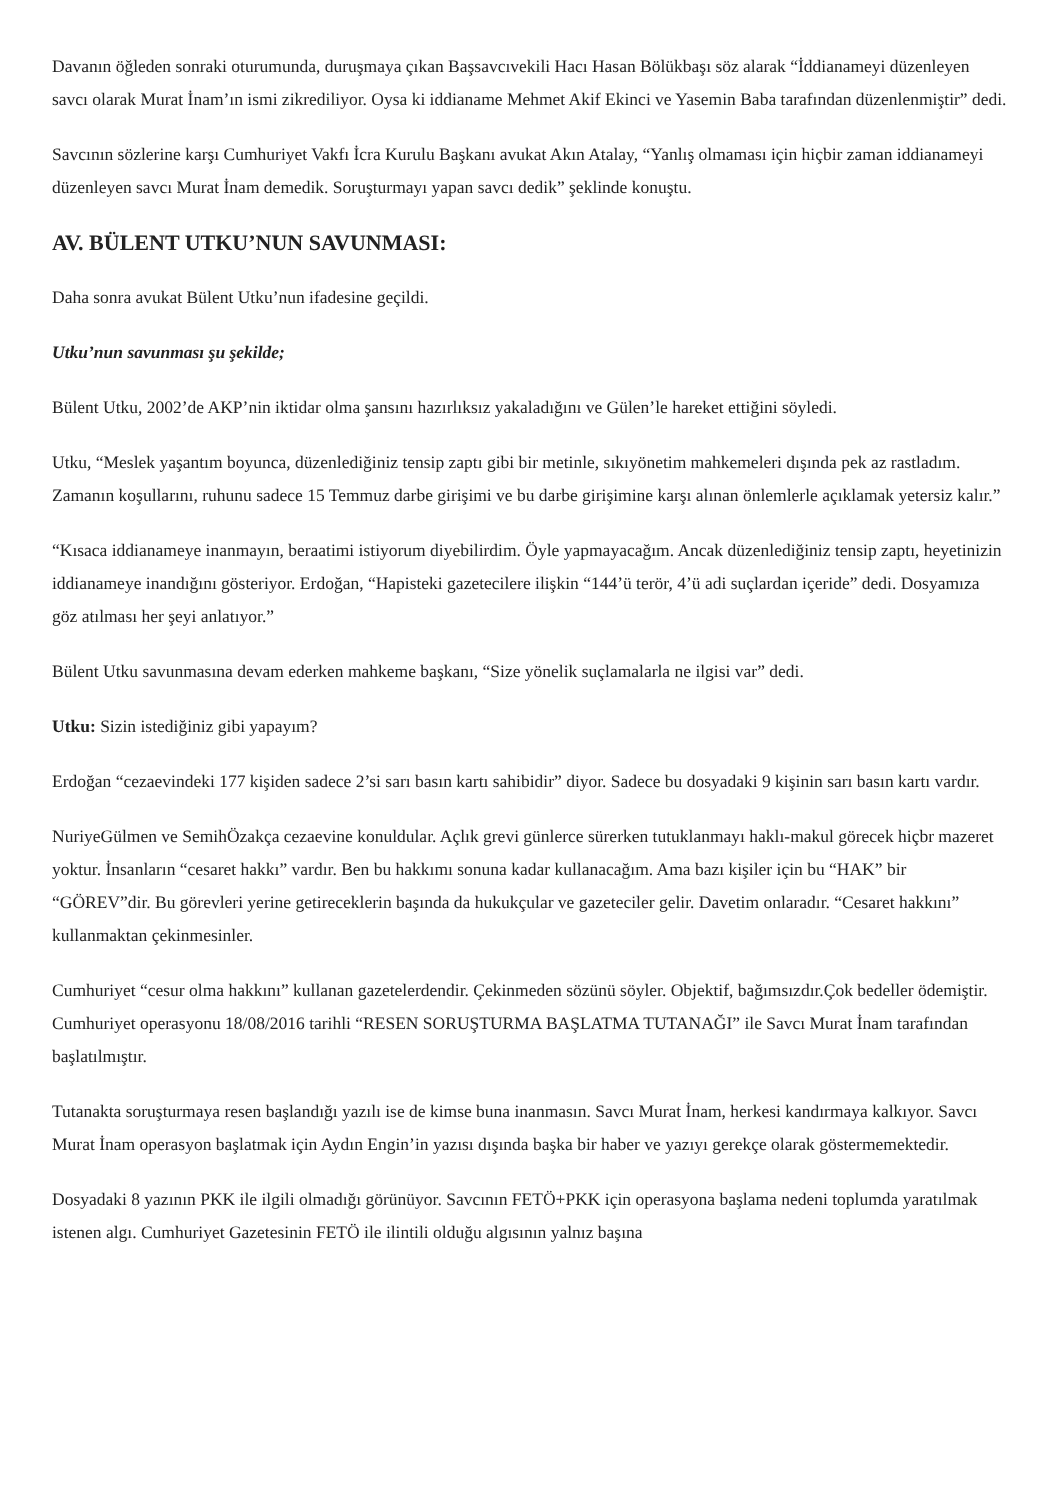Davanın öğleden sonraki oturumunda, duruşmaya çıkan Başsavcıvekili Hacı Hasan Bölükbaşı söz alarak “İddianameyi düzenleyen savcı olarak Murat İnam’ın ismi zikrediliyor. Oysa ki iddianame Mehmet Akif Ekinci ve Yasemin Baba tarafından düzenlenmiştir” dedi.
Savcının sözlerine karşı Cumhuriyet Vakfı İcra Kurulu Başkanı avukat Akın Atalay, “Yanlış olmaması için hiçbir zaman iddianameyi düzenleyen savcı Murat İnam demedik. Soruşturmayı yapan savcı dedik” şeklinde konuştu.
AV. BÜLENT UTKU’NUN SAVUNMASI:
Daha sonra avukat Bülent Utku’nun ifadesine geçildi.
Utku’nun savunması şu şekilde;
Bülent Utku, 2002’de AKP’nin iktidar olma şansını hazırlıksız yakaladığını ve Gülen’le hareket ettiğini söyledi.
Utku, “Meslek yaşantım boyunca, düzenlediğiniz tensip zaptı gibi bir metinle, sıkıyönetim mahkemeleri dışında pek az rastladım. Zamanın koşullarını, ruhunu sadece 15 Temmuz darbe girişimi ve bu darbe girişimine karşı alınan önlemlerle açıklamak yetersiz kalır.”
“Kısaca iddianameye inanmayın, beraatimi istiyorum diyebilirdim. Öyle yapmayacağım. Ancak düzenlediğiniz tensip zaptı, heyetinizin iddianameye inandığını gösteriyor. Erdoğan, “Hapisteki gazetecilere ilişkin “144’ü terör, 4’ü adi suçlardan içeride” dedi. Dosyamıza göz atılması her şeyi anlatıyor.”
Bülent Utku savunmasına devam ederken mahkeme başkanı, “Size yönelik suçlamalarla ne ilgisi var” dedi.
Utku: Sizin istediğiniz gibi yapayım?
Erdoğan “cezaevindeki 177 kişiden sadece 2’si sarı basın kartı sahibidir” diyor. Sadece bu dosyadaki 9 kişinin sarı basın kartı vardır.
NuriyeGülmen ve SemihÖzakça cezaevine konuldular. Açlık grevi günlerce sürerken tutuklanmayı haklı-makul görecek hiçbr mazeret yoktur. İnsanların “cesaret hakkı” vardır. Ben bu hakkımı sonuna kadar kullanacağım. Ama bazı kişiler için bu “HAK” bir “GÖREV”dir. Bu görevleri yerine getireceklerin başında da hukukçular ve gazeteciler gelir. Davetim onlaradır. “Cesaret hakkını” kullanmaktan çekinmesinler.
Cumhuriyet “cesur olma hakkını” kullanan gazetelerdendir. Çekinmeden sözünü söyler. Objektif, bağımsızdır.Çok bedeller ödemiştir. Cumhuriyet operasyonu 18/08/2016 tarihli “RESEN SORUŞTURMA BAŞLATMA TUTANAĞI” ile Savcı Murat İnam tarafından başlatılmıştır.
Tutanakta soruşturmaya resen başlandığı yazılı ise de kimse buna inanmasın. Savcı Murat İnam, herkesi kandırmaya kalkıyor. Savcı Murat İnam operasyon başlatmak için Aydın Engin’in yazısı dışında başka bir haber ve yazıyı gerekçe olarak göstermemektedir.
Dosyadaki 8 yazının PKK ile ilgili olmadığı görünüyor. Savcının FETÖ+PKK için operasyona başlama nedeni toplumda yaratılmak istenen algı. Cumhuriyet Gazetesinin FETÖ ile ilintili olduğu algısının yalnız başına